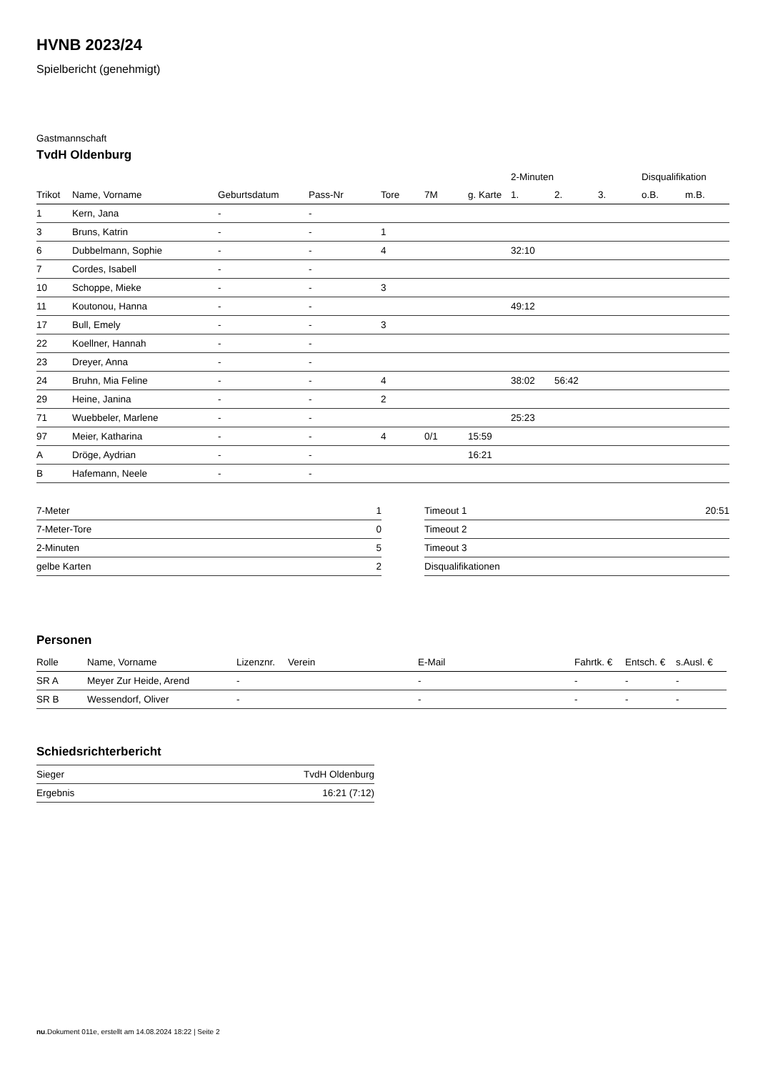HVNB 2023/24
Spielbericht (genehmigt)
Gastmannschaft
TvdH Oldenburg
| | | | | | | | 2-Minuten | | | Disqualifikation | |
| --- | --- | --- | --- | --- | --- | --- | --- | --- | --- | --- | --- |
| Trikot | Name, Vorname | Geburtsdatum | Pass-Nr | Tore | 7M | g. Karte | 1. | 2. | 3. | o.B. | m.B. |
| 1 | Kern, Jana | - | - | | | | | | | | |
| 3 | Bruns, Katrin | - | - | 1 | | | | | | | |
| 6 | Dubbelmann, Sophie | - | - | 4 | | | 32:10 | | | | |
| 7 | Cordes, Isabell | - | - | | | | | | | | |
| 10 | Schoppe, Mieke | - | - | 3 | | | | | | | |
| 11 | Koutonou, Hanna | - | - | | | | 49:12 | | | | |
| 17 | Bull, Emely | - | - | 3 | | | | | | | |
| 22 | Koellner, Hannah | - | - | | | | | | | | |
| 23 | Dreyer, Anna | - | - | | | | | | | | |
| 24 | Bruhn, Mia Feline | - | - | 4 | | | 38:02 | 56:42 | | | |
| 29 | Heine, Janina | - | - | 2 | | | | | | | |
| 71 | Wuebbeler, Marlene | - | - | | | | 25:23 | | | | |
| 97 | Meier, Katharina | - | - | 4 | 0/1 | 15:59 | | | | | |
| A | Dröge, Aydrian | - | - | | | 16:21 | | | | | |
| B | Hafemann, Neele | - | - | | | | | | | | |
| 7-Meter | 1 |
| 7-Meter-Tore | 0 |
| 2-Minuten | 5 |
| gelbe Karten | 2 |
| Timeout 1 | 20:51 |
| Timeout 2 | |
| Timeout 3 | |
| Disqualifikationen | |
Personen
| Rolle | Name, Vorname | Lizenznr. | Verein | E-Mail | Fahrtk. € | Entsch. € | s.Ausl. € |
| --- | --- | --- | --- | --- | --- | --- | --- |
| SR A | Meyer Zur Heide, Arend | - | | - | - | - | - |
| SR B | Wessendorf, Oliver | - | | - | - | - | - |
Schiedsrichterbericht
| Sieger | TvdH Oldenburg |
| Ergebnis | 16:21 (7:12) |
nu.Dokument 011e, erstellt am 14.08.2024 18:22 | Seite 2